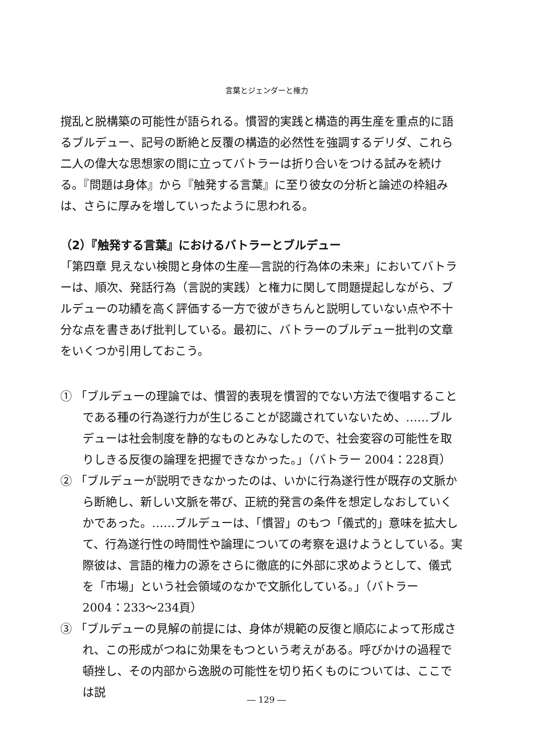言葉とジェンダーと権力
撹乱と脱構築の可能性が語られる。慣習的実践と構造的再生産を重点的に語るブルデュー、記号の断絶と反覆の構造的必然性を強調するデリダ、これら二人の偉大な思想家の間に立ってバトラーは折り合いをつける試みを続ける。『問題は身体』から『触発する言葉』に至り彼女の分析と論述の枠組みは、さらに厚みを増していったように思われる。
（2）『触発する言葉』におけるバトラーとブルデュー
「第四章 見えない検閲と身体の生産―言説的行為体の未来」においてバトラーは、順次、発話行為（言説的実践）と権力に関して問題提起しながら、ブルデューの功績を高く評価する一方で彼がきちんと説明していない点や不十分な点を書きあげ批判している。最初に、バトラーのブルデュー批判の文章をいくつか引用しておこう。
① 「ブルデューの理論では、慣習的表現を慣習的でない方法で復唱することである種の行為遂行力が生じることが認識されていないため、……ブルデューは社会制度を静的なものとみなしたので、社会変容の可能性を取りしきる反復の論理を把握できなかった。」（バトラー 2004：228頁）
② 「ブルデューが説明できなかったのは、いかに行為遂行性が既存の文脈から断絶し、新しい文脈を帯び、正統的発言の条件を想定しなおしていくかであった。……ブルデューは、「慣習」のもつ「儀式的」意味を拡大して、行為遂行性の時間性や論理についての考察を退けようとしている。実際彼は、言語的権力の源をさらに徹底的に外部に求めようとして、儀式を「市場」という社会領域のなかで文脈化している。」（バトラー 2004：233～234頁）
③ 「ブルデューの見解の前提には、身体が規範の反復と順応によって形成され、この形成がつねに効果をもつという考えがある。呼びかけの過程で頓挫し、その内部から逸脱の可能性を切り拓くものについては、ここでは説
― 129 ―